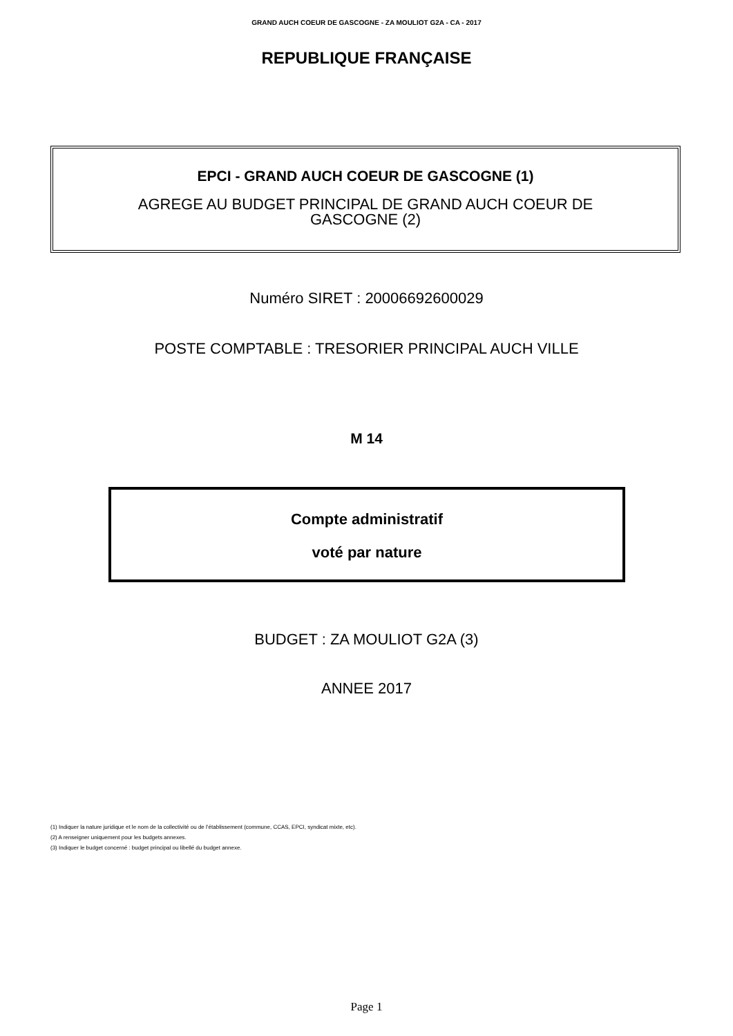GRAND AUCH COEUR DE GASCOGNE - ZA MOULIOT G2A - CA - 2017
REPUBLIQUE FRANÇAISE
EPCI - GRAND AUCH COEUR DE GASCOGNE (1)
AGREGE AU BUDGET PRINCIPAL DE GRAND AUCH COEUR DE
GASCOGNE (2)
Numéro SIRET : 20006692600029
POSTE COMPTABLE : TRESORIER PRINCIPAL AUCH VILLE
M 14
Compte administratif
voté par nature
BUDGET : ZA MOULIOT G2A (3)
ANNEE 2017
(1) Indiquer la nature juridique et le nom de la collectivité ou de l’établissement (commune, CCAS, EPCI, syndicat mixte, etc).
(2) A renseigner uniquement pour les budgets annexes.
(3) Indiquer le budget concerné : budget principal ou libellé du budget annexe.
Page 1